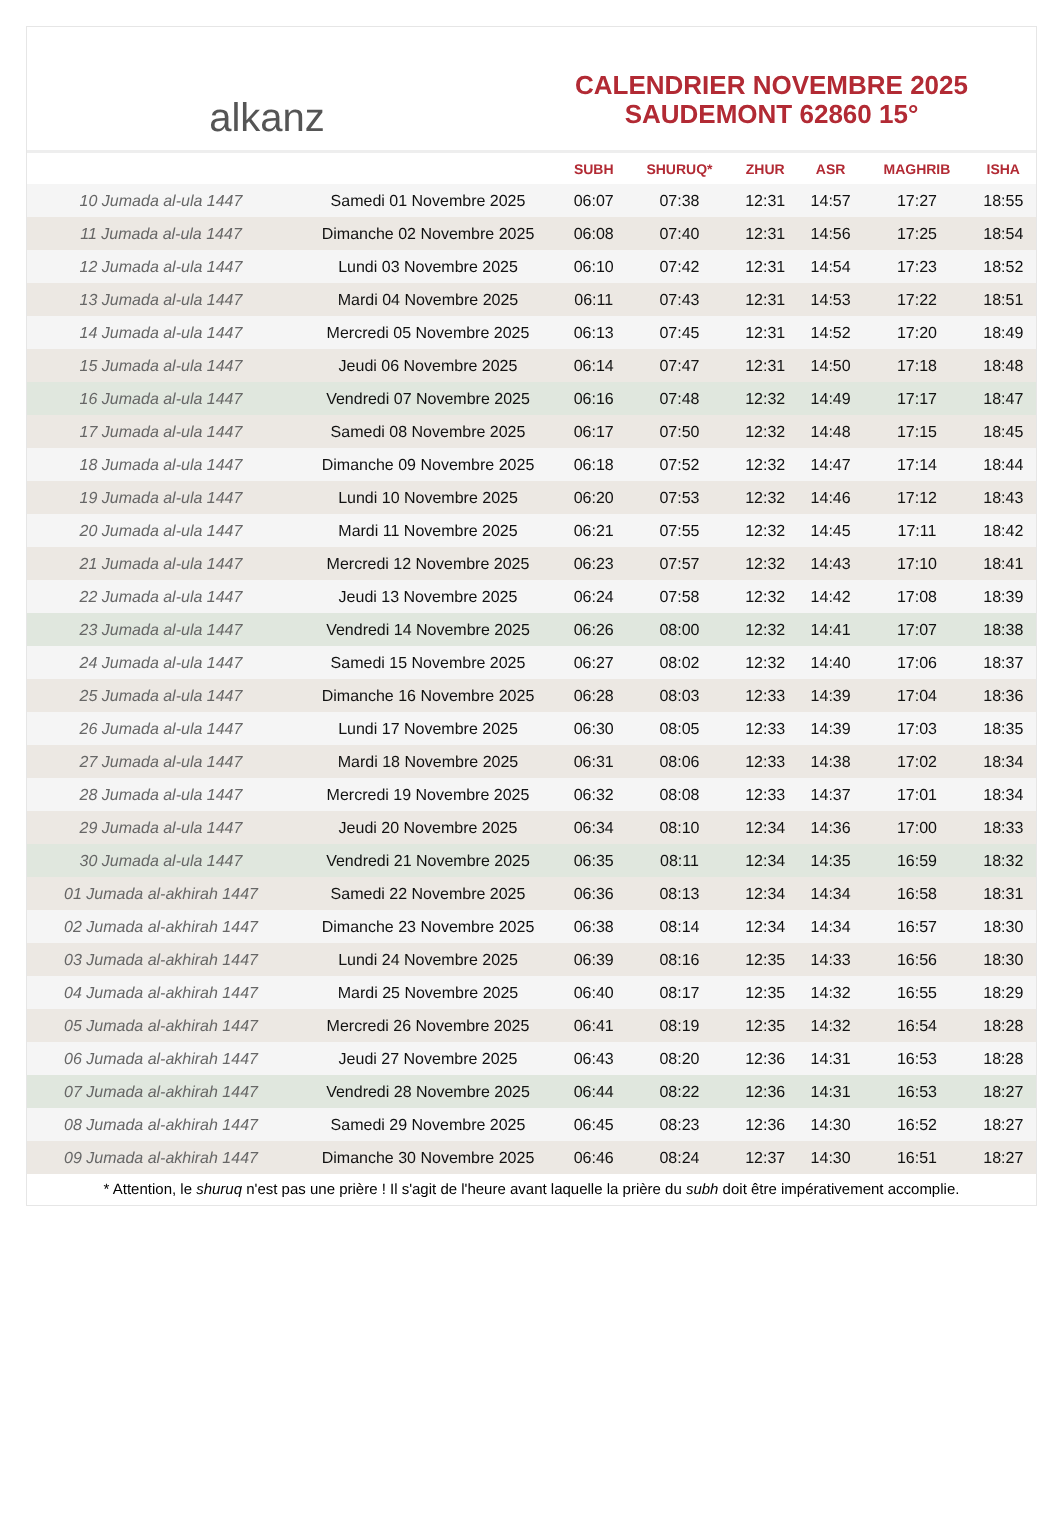al ​ kanz
CALENDRIER NOVEMBRE 2025
SAUDEMONT 62860 15°
| | | SUBH | SHURUQ* | ZHUR | ASR | MAGHRIB | ISHA |
| --- | --- | --- | --- | --- | --- | --- | --- |
| 10 Jumada al-ula 1447 | Samedi 01 Novembre 2025 | 06:07 | 07:38 | 12:31 | 14:57 | 17:27 | 18:55 |
| 11 Jumada al-ula 1447 | Dimanche 02 Novembre 2025 | 06:08 | 07:40 | 12:31 | 14:56 | 17:25 | 18:54 |
| 12 Jumada al-ula 1447 | Lundi 03 Novembre 2025 | 06:10 | 07:42 | 12:31 | 14:54 | 17:23 | 18:52 |
| 13 Jumada al-ula 1447 | Mardi 04 Novembre 2025 | 06:11 | 07:43 | 12:31 | 14:53 | 17:22 | 18:51 |
| 14 Jumada al-ula 1447 | Mercredi 05 Novembre 2025 | 06:13 | 07:45 | 12:31 | 14:52 | 17:20 | 18:49 |
| 15 Jumada al-ula 1447 | Jeudi 06 Novembre 2025 | 06:14 | 07:47 | 12:31 | 14:50 | 17:18 | 18:48 |
| 16 Jumada al-ula 1447 | Vendredi 07 Novembre 2025 | 06:16 | 07:48 | 12:32 | 14:49 | 17:17 | 18:47 |
| 17 Jumada al-ula 1447 | Samedi 08 Novembre 2025 | 06:17 | 07:50 | 12:32 | 14:48 | 17:15 | 18:45 |
| 18 Jumada al-ula 1447 | Dimanche 09 Novembre 2025 | 06:18 | 07:52 | 12:32 | 14:47 | 17:14 | 18:44 |
| 19 Jumada al-ula 1447 | Lundi 10 Novembre 2025 | 06:20 | 07:53 | 12:32 | 14:46 | 17:12 | 18:43 |
| 20 Jumada al-ula 1447 | Mardi 11 Novembre 2025 | 06:21 | 07:55 | 12:32 | 14:45 | 17:11 | 18:42 |
| 21 Jumada al-ula 1447 | Mercredi 12 Novembre 2025 | 06:23 | 07:57 | 12:32 | 14:43 | 17:10 | 18:41 |
| 22 Jumada al-ula 1447 | Jeudi 13 Novembre 2025 | 06:24 | 07:58 | 12:32 | 14:42 | 17:08 | 18:39 |
| 23 Jumada al-ula 1447 | Vendredi 14 Novembre 2025 | 06:26 | 08:00 | 12:32 | 14:41 | 17:07 | 18:38 |
| 24 Jumada al-ula 1447 | Samedi 15 Novembre 2025 | 06:27 | 08:02 | 12:32 | 14:40 | 17:06 | 18:37 |
| 25 Jumada al-ula 1447 | Dimanche 16 Novembre 2025 | 06:28 | 08:03 | 12:33 | 14:39 | 17:04 | 18:36 |
| 26 Jumada al-ula 1447 | Lundi 17 Novembre 2025 | 06:30 | 08:05 | 12:33 | 14:39 | 17:03 | 18:35 |
| 27 Jumada al-ula 1447 | Mardi 18 Novembre 2025 | 06:31 | 08:06 | 12:33 | 14:38 | 17:02 | 18:34 |
| 28 Jumada al-ula 1447 | Mercredi 19 Novembre 2025 | 06:32 | 08:08 | 12:33 | 14:37 | 17:01 | 18:34 |
| 29 Jumada al-ula 1447 | Jeudi 20 Novembre 2025 | 06:34 | 08:10 | 12:34 | 14:36 | 17:00 | 18:33 |
| 30 Jumada al-ula 1447 | Vendredi 21 Novembre 2025 | 06:35 | 08:11 | 12:34 | 14:35 | 16:59 | 18:32 |
| 01 Jumada al-akhirah 1447 | Samedi 22 Novembre 2025 | 06:36 | 08:13 | 12:34 | 14:34 | 16:58 | 18:31 |
| 02 Jumada al-akhirah 1447 | Dimanche 23 Novembre 2025 | 06:38 | 08:14 | 12:34 | 14:34 | 16:57 | 18:30 |
| 03 Jumada al-akhirah 1447 | Lundi 24 Novembre 2025 | 06:39 | 08:16 | 12:35 | 14:33 | 16:56 | 18:30 |
| 04 Jumada al-akhirah 1447 | Mardi 25 Novembre 2025 | 06:40 | 08:17 | 12:35 | 14:32 | 16:55 | 18:29 |
| 05 Jumada al-akhirah 1447 | Mercredi 26 Novembre 2025 | 06:41 | 08:19 | 12:35 | 14:32 | 16:54 | 18:28 |
| 06 Jumada al-akhirah 1447 | Jeudi 27 Novembre 2025 | 06:43 | 08:20 | 12:36 | 14:31 | 16:53 | 18:28 |
| 07 Jumada al-akhirah 1447 | Vendredi 28 Novembre 2025 | 06:44 | 08:22 | 12:36 | 14:31 | 16:53 | 18:27 |
| 08 Jumada al-akhirah 1447 | Samedi 29 Novembre 2025 | 06:45 | 08:23 | 12:36 | 14:30 | 16:52 | 18:27 |
| 09 Jumada al-akhirah 1447 | Dimanche 30 Novembre 2025 | 06:46 | 08:24 | 12:37 | 14:30 | 16:51 | 18:27 |
* Attention, le shuruq n'est pas une prière ! Il s'agit de l'heure avant laquelle la prière du subh doit être impérativement accomplie.